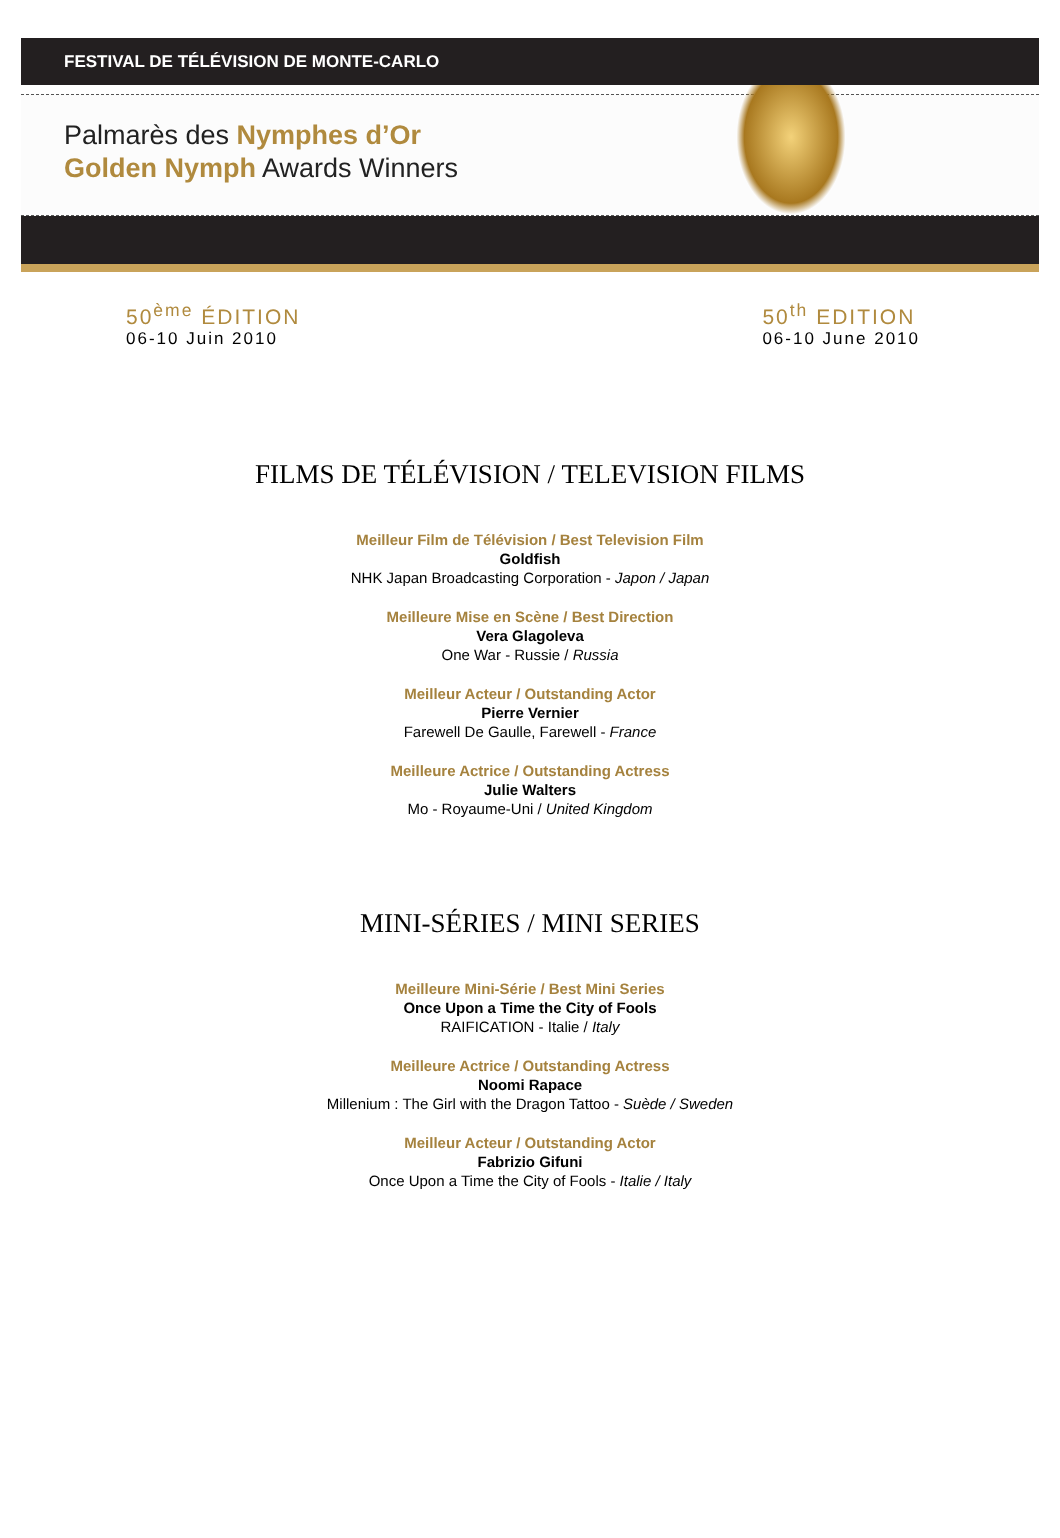FESTIVAL DE TÉLÉVISION DE MONTE-CARLO
Palmarès des Nymphes d’Or
Golden Nymph Awards Winners
50<sup>ème</sup> ÉDITION
06-10 Juin 2010
50<sup>th</sup> EDITION
06-10 June 2010
FILMS DE TÉLÉVISION / TELEVISION FILMS
Meilleur Film de Télévision / Best Television Film
Goldfish
NHK Japan Broadcasting Corporation - Japon / Japan
Meilleure Mise en Scène / Best Direction
Vera Glagoleva
One War - Russie / Russia
Meilleur Acteur / Outstanding Actor
Pierre Vernier
Farewell De Gaulle, Farewell - France
Meilleure Actrice / Outstanding Actress
Julie Walters
Mo - Royaume-Uni / United Kingdom
MINI-SÉRIES / MINI SERIES
Meilleure Mini-Série / Best Mini Series
Once Upon a Time the City of Fools
RAIFICATION - Italie / Italy
Meilleure Actrice / Outstanding Actress
Noomi Rapace
Millenium : The Girl with the Dragon Tattoo - Suède / Sweden
Meilleur Acteur / Outstanding Actor
Fabrizio Gifuni
Once Upon a Time the City of Fools - Italie / Italy